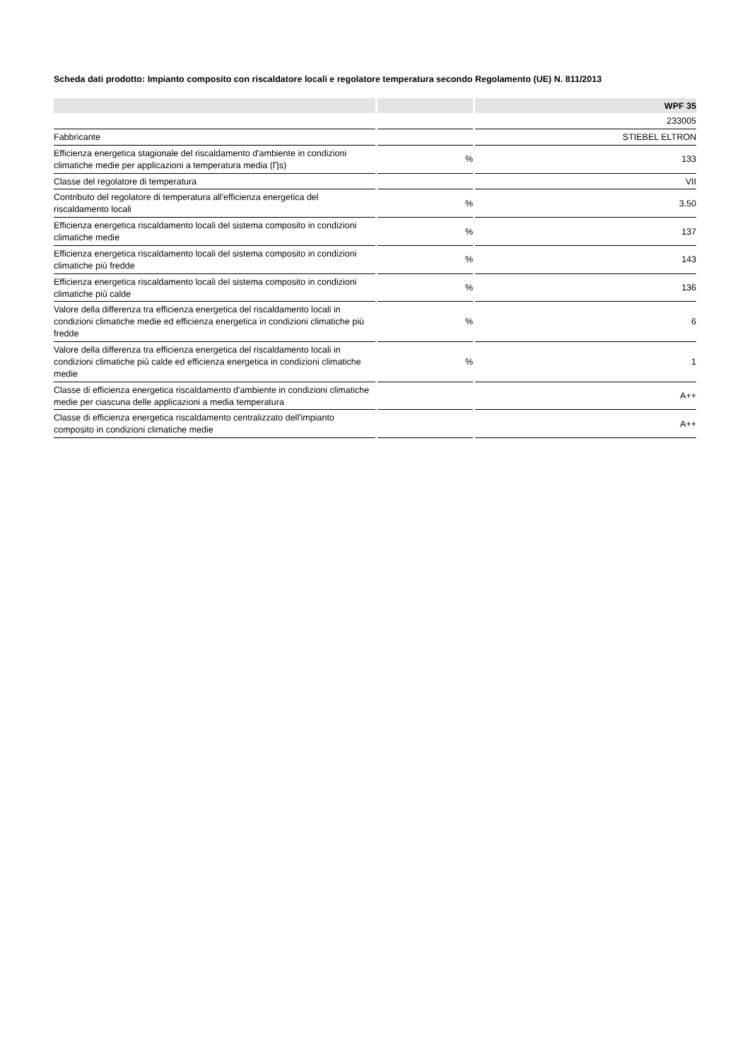Scheda dati prodotto: Impianto composito con riscaldatore locali e regolatore temperatura secondo Regolamento (UE) N. 811/2013
| | | WPF 35 |
| --- | --- | --- |
| | | 233005 |
| Fabbricante | | STIEBEL ELTRON |
| Efficienza energetica stagionale del riscaldamento d'ambiente in condizioni climatiche medie per applicazioni a temperatura media (Ƞs) | % | 133 |
| Classe del regolatore di temperatura | | VII |
| Contributo del regolatore di temperatura all'efficienza energetica del riscaldamento locali | % | 3.50 |
| Efficienza energetica riscaldamento locali del sistema composito in condizioni climatiche medie | % | 137 |
| Efficienza energetica riscaldamento locali del sistema composito in condizioni climatiche più fredde | % | 143 |
| Efficienza energetica riscaldamento locali del sistema composito in condizioni climatiche più calde | % | 136 |
| Valore della differenza tra efficienza energetica del riscaldamento locali in condizioni climatiche medie ed efficienza energetica in condizioni climatiche più fredde | % | 6 |
| Valore della differenza tra efficienza energetica del riscaldamento locali in condizioni climatiche più calde ed efficienza energetica in condizioni climatiche medie | % | 1 |
| Classe di efficienza energetica riscaldamento d'ambiente in condizioni climatiche medie per ciascuna delle applicazioni a media temperatura | | A++ |
| Classe di efficienza energetica riscaldamento centralizzato dell'impianto composito in condizioni climatiche medie | | A++ |